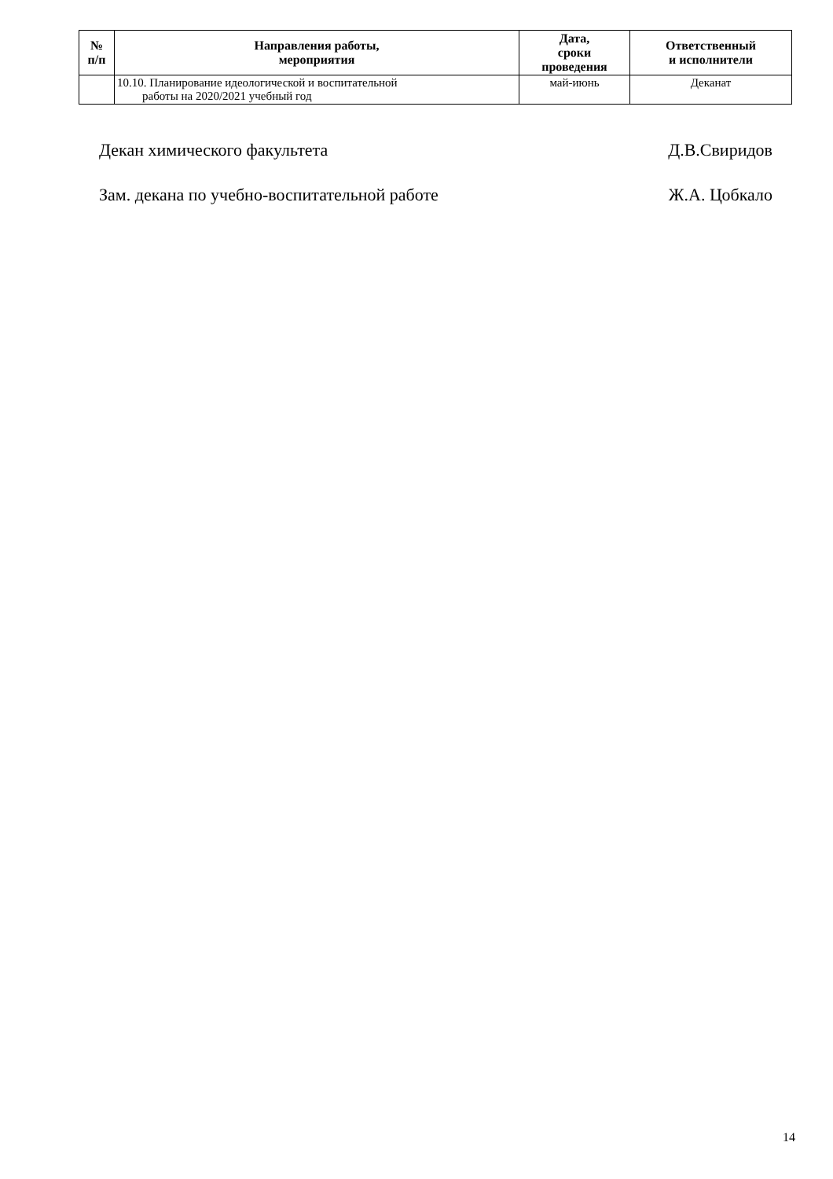| № п/п | Направления работы, мероприятия | Дата, сроки проведения | Ответственный и исполнители |
| --- | --- | --- | --- |
| | 10.10. Планирование идеологической и воспитательной работы на 2020/2021 учебный год | май-июнь | Деканат |
Декан химического факультета Д.В.Свиридов
Зам. декана по учебно-воспитательной работе Ж.А. Цобкало
14